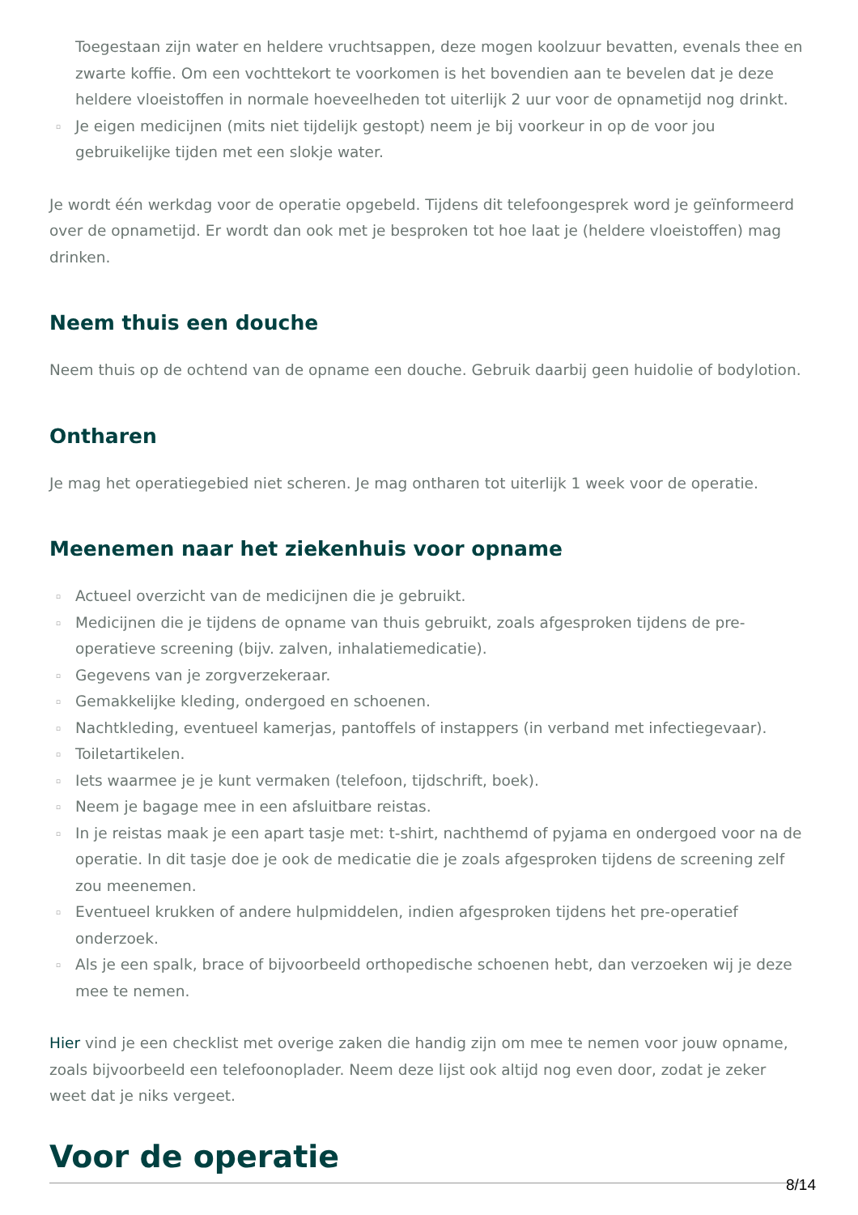Toegestaan zijn water en heldere vruchtsappen, deze mogen koolzuur bevatten, evenals thee en zwarte koffie. Om een vochttekort te voorkomen is het bovendien aan te bevelen dat je deze heldere vloeistoffen in normale hoeveelheden tot uiterlijk 2 uur voor de opnametijd nog drinkt.
▫ Je eigen medicijnen (mits niet tijdelijk gestopt) neem je bij voorkeur in op de voor jou gebruikelijke tijden met een slokje water.
Je wordt één werkdag voor de operatie opgebeld. Tijdens dit telefoongesprek word je geïnformeerd over de opnametijd. Er wordt dan ook met je besproken tot hoe laat je (heldere vloeistoffen) mag drinken.
Neem thuis een douche
Neem thuis op de ochtend van de opname een douche. Gebruik daarbij geen huidolie of bodylotion.
Ontharen
Je mag het operatiegebied niet scheren. Je mag ontharen tot uiterlijk 1 week voor de operatie.
Meenemen naar het ziekenhuis voor opname
▫ Actueel overzicht van de medicijnen die je gebruikt.
▫ Medicijnen die je tijdens de opname van thuis gebruikt, zoals afgesproken tijdens de pre-operatieve screening (bijv. zalven, inhalatiemedicatie).
▫ Gegevens van je zorgverzekeraar.
▫ Gemakkelijke kleding, ondergoed en schoenen.
▫ Nachtkleding, eventueel kamerjas, pantoffels of instappers (in verband met infectiegevaar).
▫ Toiletartikelen.
▫ Iets waarmee je je kunt vermaken (telefoon, tijdschrift, boek).
▫ Neem je bagage mee in een afsluitbare reistas.
▫ In je reistas maak je een apart tasje met: t-shirt, nachthemd of pyjama en ondergoed voor na de operatie. In dit tasje doe je ook de medicatie die je zoals afgesproken tijdens de screening zelf zou meenemen.
▫ Eventueel krukken of andere hulpmiddelen, indien afgesproken tijdens het pre-operatief onderzoek.
▫ Als je een spalk, brace of bijvoorbeeld orthopedische schoenen hebt, dan verzoeken wij je deze mee te nemen.
Hier vind je een checklist met overige zaken die handig zijn om mee te nemen voor jouw opname, zoals bijvoorbeeld een telefoonoplader. Neem deze lijst ook altijd nog even door, zodat je zeker weet dat je niks vergeet.
Voor de operatie
8/14